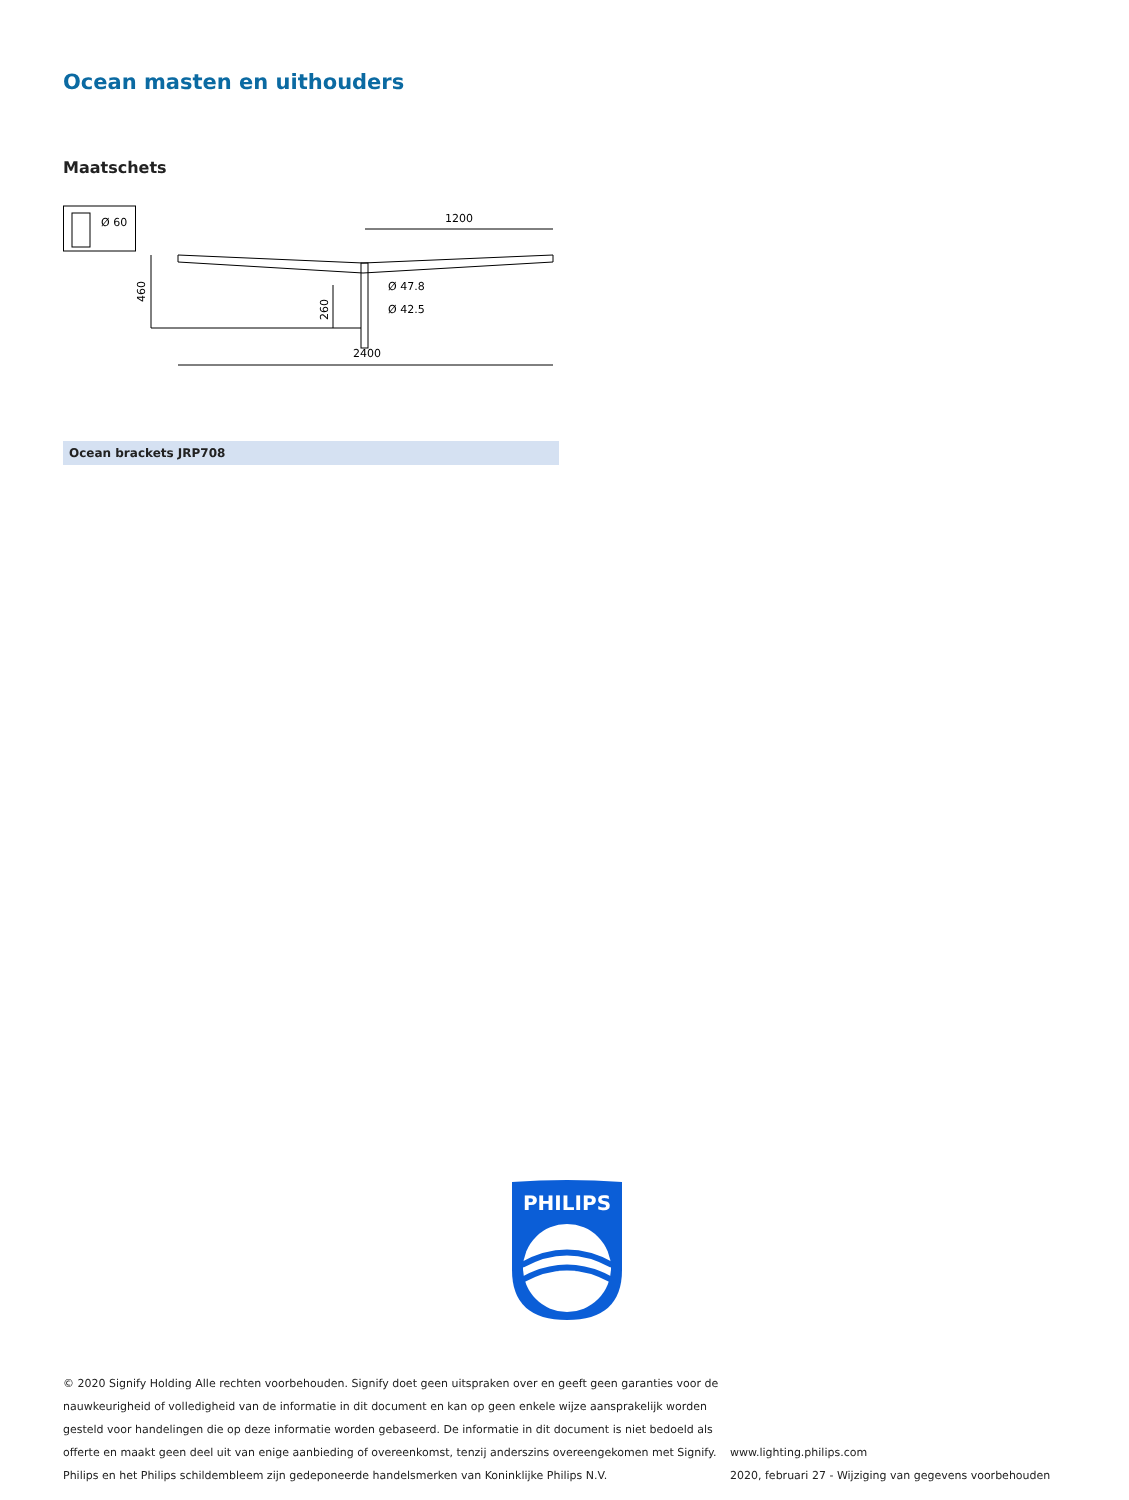Ocean masten en uithouders
Maatschets
Ø 60
1200
460
260
Ø 47.8
Ø 42.5
2400
Ocean brackets JRP708
PHILIPS
© 2020 Signify Holding Alle rechten voorbehouden. Signify doet geen uitspraken over en geeft geen garanties voor de nauwkeurigheid of volledigheid van de informatie in dit document en kan op geen enkele wijze aansprakelijk worden gesteld voor handelingen die op deze informatie worden gebaseerd. De informatie in dit document is niet bedoeld als offerte en maakt geen deel uit van enige aanbieding of overeenkomst, tenzij anderszins overeengekomen met Signify. Philips en het Philips schildembleem zijn gedeponeerde handelsmerken van Koninklijke Philips N.V.
www.lighting.philips.com
2020, februari 27 - Wijziging van gegevens voorbehouden